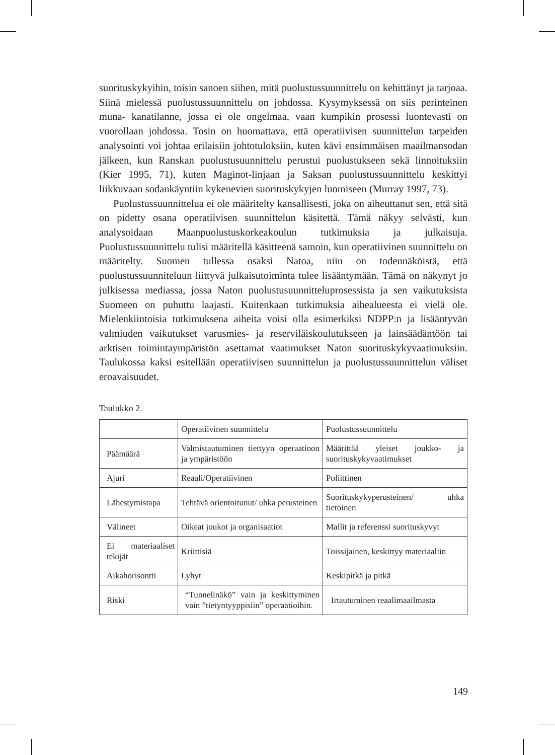suorituskykyihin, toisin sanoen siihen, mitä puolustussuunnittelu on kehittänyt ja tarjoaa. Siinä mielessä puolustussuunnittelu on johdossa. Kysymyksessä on siis perinteinen muna- kanatilanne, jossa ei ole ongelmaa, vaan kumpikin prosessi luontevasti on vuorollaan johdossa. Tosin on huomattava, että operatiivisen suunnittelun tarpeiden analysointi voi johtaa erilaisiin johtotuloksiin, kuten kävi ensimmäisen maailmansodan jälkeen, kun Ranskan puolustusuunnittelu perustui puolustukseen sekä linnoituksiin (Kier 1995, 71), kuten Maginot-linjaan ja Saksan puolustussuunnittelu keskittyi liikkuvaan sodankäyntiin kykenevien suorituskykyjen luomiseen (Murray 1997, 73).
Puolustussuunnittelua ei ole määritelty kansallisesti, joka on aiheuttanut sen, että sitä on pidetty osana operatiivisen suunnittelun käsitettä. Tämä näkyy selvästi, kun analysoidaan Maanpuolustuskorkeakoulun tutkimuksia ja julkaisuja. Puolustussuunnittelu tulisi määritellä käsitteenä samoin, kun operatiivinen suunnittelu on määritelty. Suomen tullessa osaksi Natoa, niin on todennäköistä, että puolustussuunniteluun liittyvä julkaisutoiminta tulee lisääntymään. Tämä on näkynyt jo julkisessa mediassa, jossa Naton puolustusuunnitteluprosessista ja sen vaikutuksista Suomeen on puhuttu laajasti. Kuitenkaan tutkimuksia aihealueesta ei vielä ole. Mielenkiintoisia tutkimuksena aiheita voisi olla esimerkiksi NDPP:n ja lisääntyvän valmiuden vaikutukset varusmies- ja reserviläiskoulutukseen ja lainsäädäntöön tai arktisen toimintaympäristön asettamat vaatimukset Naton suorituskykyvaatimuksiin. Taulukossa kaksi esitellään operatiivisen suunnittelun ja puolustussuunnittelun väliset eroavaisuudet.
Taulukko 2.
| | Operatiivinen suunnittelu | Puolustussuunnittelu |
| Päämäärä | Valmistautuminen tiettyyn operaatioon ja ympäristöön | Määrittää yleiset joukko- ja suorituskykyvaatimukset |
| Ajuri | Reaali/Operatiivinen | Poliittinen |
| Lähestymistapa | Tehtävä orientoitunut/ uhka perusteinen | Suorituskykyperusteinen/ uhka tietoinen |
| Välineet | Oikeat joukot ja organisaatiot | Mallit ja referenssi suorituskyvyt |
| Ei materiaaliset tekijät | Kriittisiä | Toissijainen, keskittyy materiaaliin |
| Aikahorisontti | Lyhyt | Keskipitkä ja pitkä |
| Riski | “Tunnelinäkö” vain ja keskittyminen vain ”tietyntyyppisiin” operaatioihin. | Irtautuminen reaalimaailmasta |
149